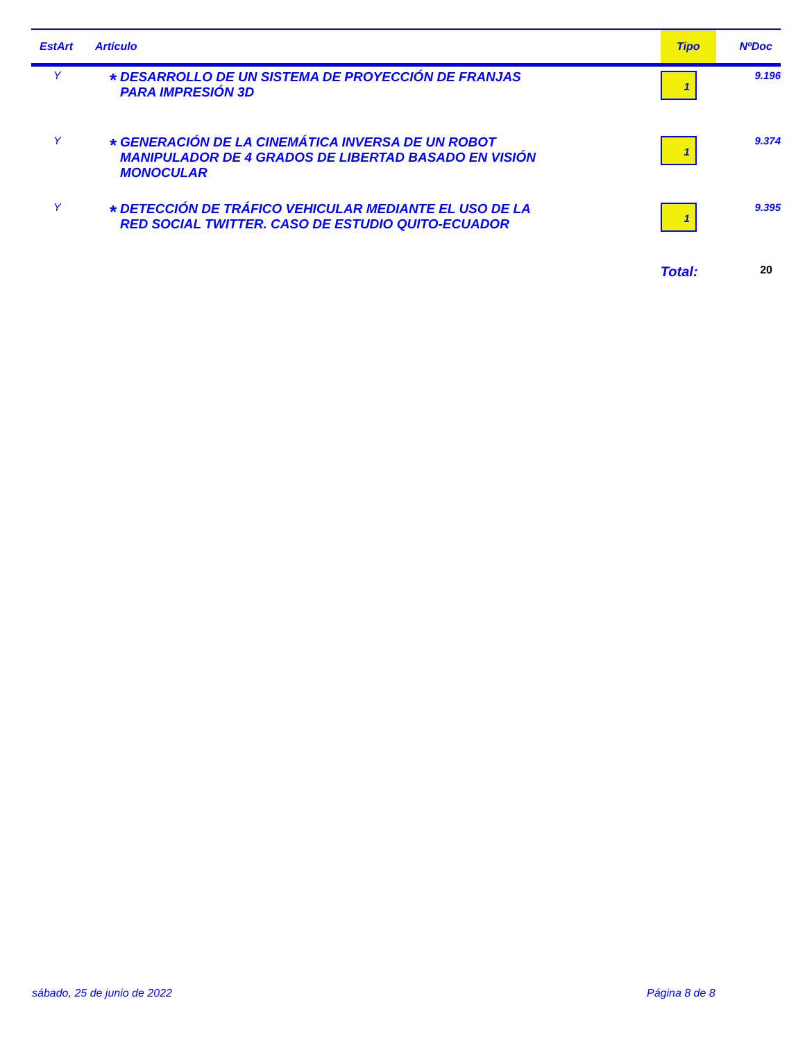| EstArt | Artículo | | Tipo | NºDoc |
| --- | --- | --- | --- | --- |
| Y | * | DESARROLLO DE UN SISTEMA DE PROYECCIÓN DE FRANJAS PARA IMPRESIÓN 3D | 1 | 9.196 |
| Y | * | GENERACIÓN DE LA CINEMÁTICA INVERSA DE UN ROBOT MANIPULADOR DE 4 GRADOS DE LIBERTAD BASADO EN VISIÓN MONOCULAR | 1 | 9.374 |
| Y | * | DETECCIÓN DE TRÁFICO VEHICULAR MEDIANTE EL USO DE LA RED SOCIAL TWITTER. CASO DE ESTUDIO QUITO-ECUADOR | 1 | 9.395 |
| | | | Total: | 20 |
sábado, 25 de junio de 2022 Página 8 de 8